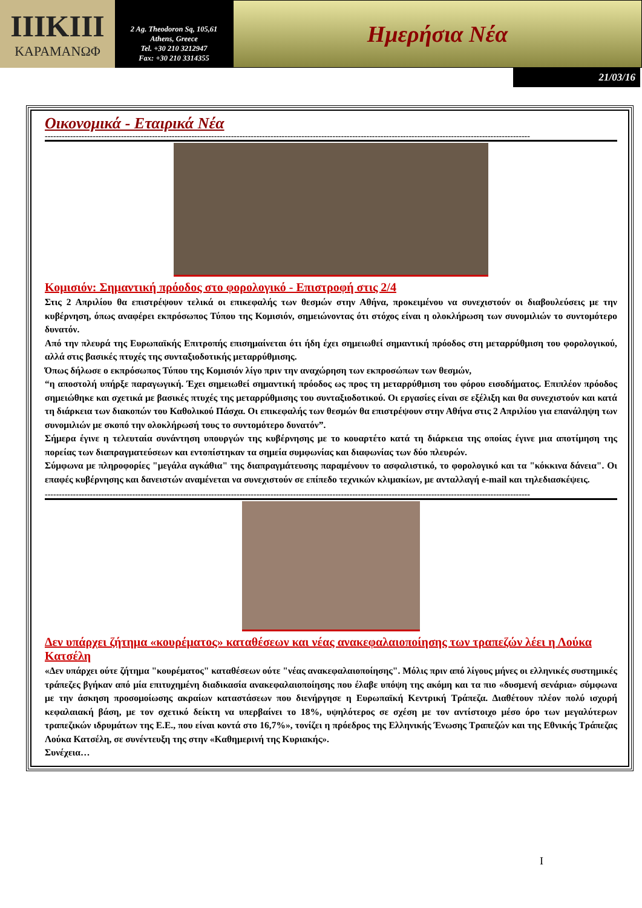ΙΙΙΚΙΙΙ
ΚΑΡΑΜΑΝΩΦ
2 Ag. Theodoron Sq, 105,61
Athens, Greece
Tel. +30 210 3212947
Fax: +30 210 3314355
Ημερήσια Νέα
21/03/16
Οικονομικά - Εταιρικά Νέα
----------------------------------------------------------------------------------------------------------------------------------------------------------------------------
Κομισιόν: Σημαντική πρόοδος στο φορολογικό - Επιστροφή στις 2/4
Στις 2 Απριλίου θα επιστρέψουν τελικά οι επικεφαλής των θεσμών στην Αθήνα, προκειμένου να συνεχιστούν οι διαβουλεύσεις με την κυβέρνηση, όπως αναφέρει εκπρόσωπος Τύπου της Κομισιόν, σημειώνοντας ότι στόχος είναι η ολοκλήρωση των συνομιλιών το συντομότερο δυνατόν.
Από την πλευρά της Ευρωπαϊκής Επιτροπής επισημαίνεται ότι ήδη έχει σημειωθεί σημαντική πρόοδος στη μεταρρύθμιση του φορολογικού, αλλά στις βασικές πτυχές της συνταξιοδοτικής μεταρρύθμισης.
Όπως δήλωσε ο εκπρόσωπος Τύπου της Κομισιόν λίγο πριν την αναχώρηση των εκπροσώπων των θεσμών,
“η αποστολή υπήρξε παραγωγική. Έχει σημειωθεί σημαντική πρόοδος ως προς τη μεταρρύθμιση του φόρου εισοδήματος. Επιπλέον πρόοδος σημειώθηκε και σχετικά με βασικές πτυχές της μεταρρύθμισης του συνταξιοδοτικού. Οι εργασίες είναι σε εξέλιξη και θα συνεχιστούν και κατά τη διάρκεια των διακοπών του Καθολικού Πάσχα. Οι επικεφαλής των θεσμών θα επιστρέψουν στην Αθήνα στις 2 Απριλίου για επανάληψη των συνομιλιών με σκοπό την ολοκλήρωσή τους το συντομότερο δυνατόν”.
Σήμερα έγινε η τελευταία συνάντηση υπουργών της κυβέρνησης με το κουαρτέτο κατά τη διάρκεια της οποίας έγινε μια αποτίμηση της πορείας των διαπραγματεύσεων και εντοπίστηκαν τα σημεία συμφωνίας και διαφωνίας των δύο πλευρών.
Σύμφωνα με πληροφορίες "μεγάλα αγκάθια" της διαπραγμάτευσης παραμένουν το ασφαλιστικό, το φορολογικό και τα "κόκκινα δάνεια". Οι επαφές κυβέρνησης και δανειστών αναμένεται να συνεχιστούν σε επίπεδο τεχνικών κλιμακίων, με ανταλλαγή e-mail και τηλεδιασκέψεις.
----------------------------------------------------------------------------------------------------------------------------------------------------------------------------
Δεν υπάρχει ζήτημα «κουρέματος» καταθέσεων και νέας ανακεφαλαιοποίησης των τραπεζών λέει η Λούκα Κατσέλη
«Δεν υπάρχει ούτε ζήτημα "κουρέματος" καταθέσεων ούτε "νέας ανακεφαλαιοποίησης". Μόλις πριν από λίγους μήνες οι ελληνικές συστημικές τράπεζες βγήκαν από μία επιτυχημένη διαδικασία ανακεφαλαιοποίησης που έλαβε υπόψη της ακόμη και τα πιο «δυσμενή σενάρια» σύμφωνα με την άσκηση προσομοίωσης ακραίων καταστάσεων που διενήργησε η Ευρωπαϊκή Κεντρική Τράπεζα. Διαθέτουν πλέον πολύ ισχυρή κεφαλαιακή βάση, με τον σχετικό δείκτη να υπερβαίνει το 18%, υψηλότερος σε σχέση με τον αντίστοιχο μέσο όρο των μεγαλύτερων τραπεζικών ιδρυμάτων της Ε.Ε., που είναι κοντά στο 16,7%», τονίζει η πρόεδρος της Ελληνικής Ένωσης Τραπεζών και της Εθνικής Τράπεζας Λούκα Κατσέλη, σε συνέντευξη της στην «Καθημερινή της Κυριακής».
Συνέχεια…
I